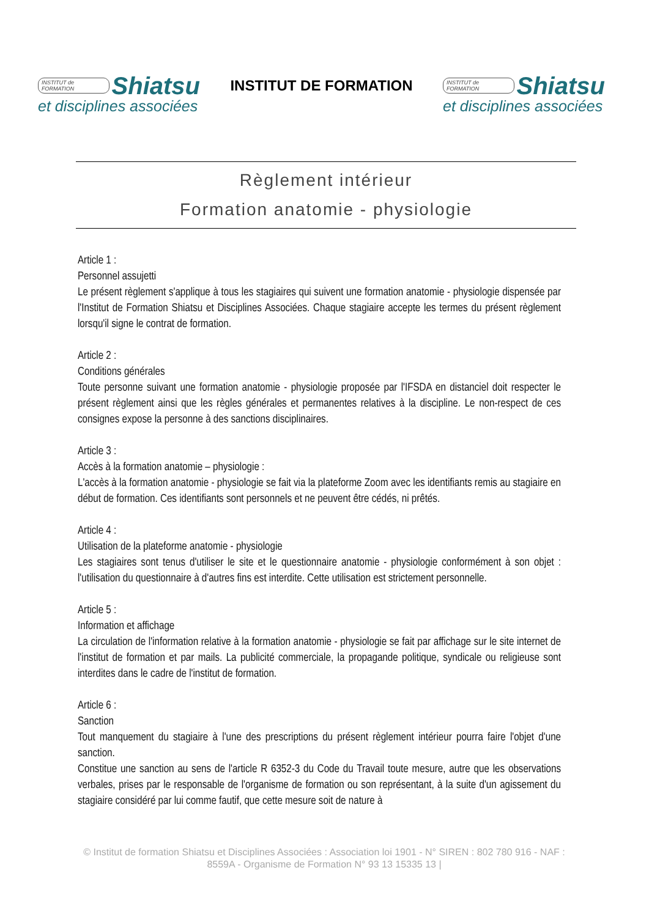INSTITUT de FORMATION Shiatsu
et disciplines associées
INSTITUT DE FORMATION
INSTITUT de FORMATION Shiatsu
et disciplines associées
Règlement intérieur
Formation anatomie - physiologie
Article 1 :
Personnel assujetti
Le présent règlement s'applique à tous les stagiaires qui suivent une formation anatomie - physiologie dispensée par l'Institut de Formation Shiatsu et Disciplines Associées. Chaque stagiaire accepte les termes du présent règlement lorsqu'il signe le contrat de formation.
Article 2 :
Conditions générales
Toute personne suivant une formation anatomie - physiologie proposée par l'IFSDA en distanciel doit respecter le présent règlement ainsi que les règles générales et permanentes relatives à la discipline. Le non-respect de ces consignes expose la personne à des sanctions disciplinaires.
Article 3 :
Accès à la formation anatomie – physiologie :
L'accès à la formation anatomie - physiologie se fait via la plateforme Zoom avec les identifiants remis au stagiaire en début de formation. Ces identifiants sont personnels et ne peuvent être cédés, ni prêtés.
Article 4 :
Utilisation de la plateforme anatomie - physiologie
Les stagiaires sont tenus d'utiliser le site et le questionnaire anatomie - physiologie conformément à son objet : l'utilisation du questionnaire à d'autres fins est interdite. Cette utilisation est strictement personnelle.
Article 5 :
Information et affichage
La circulation de l'information relative à la formation anatomie - physiologie se fait par affichage sur le site internet de l'institut de formation et par mails. La publicité commerciale, la propagande politique, syndicale ou religieuse sont interdites dans le cadre de l'institut de formation.
Article 6 :
Sanction
Tout manquement du stagiaire à l'une des prescriptions du présent règlement intérieur pourra faire l'objet d'une sanction.
Constitue une sanction au sens de l'article R 6352-3 du Code du Travail toute mesure, autre que les observations verbales, prises par le responsable de l'organisme de formation ou son représentant, à la suite d'un agissement du stagiaire considéré par lui comme fautif, que cette mesure soit de nature à
© Institut de formation Shiatsu et Disciplines Associées : Association loi 1901 - N° SIREN : 802 780 916 - NAF : 8559A - Organisme de Formation N° 93 13 15335 13 |